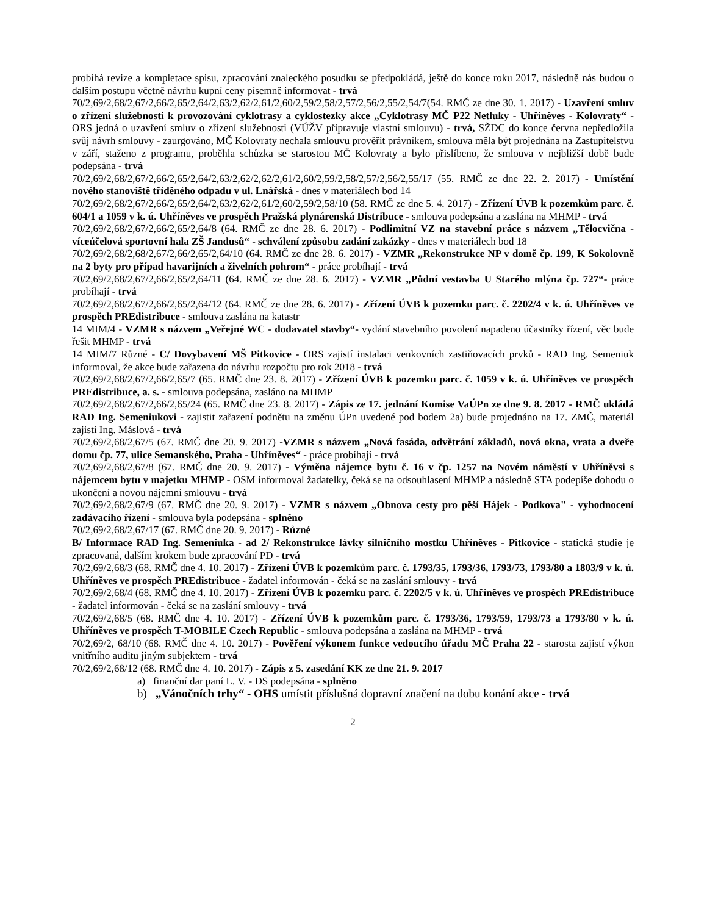probíhá revize a kompletace spisu, zpracování znaleckého posudku se předpokládá, ještě do konce roku 2017, následně nás budou o dalším postupu včetně návrhu kupní ceny písemně informovat - trvá
70/2,69/2,68/2,67/2,66/2,65/2,64/2,63/2,62/2,61/2,60/2,59/2,58/2,57/2,56/2,55/2,54/7(54. RMČ ze dne 30. 1. 2017) - Uzavření smluv o zřízení služebnosti k provozování cyklotrasy a cyklostezky akce „Cyklotrasy MČ P22 Netluky - Uhříněves - Kolovraty“ - ORS jedná o uzavření smluv o zřízení služebnosti (VÚŽV připravuje vlastní smlouvu) - trvá, SŽDC do konce června nepředložila svůj návrh smlouvy - zaurgováno, MČ Kolovraty nechala smlouvu prověřit právníkem, smlouva měla být projednána na Zastupitelstvu v září, staženo z programu, proběhla schůzka se starostou MČ Kolovraty a bylo přislíbeno, že smlouva v nejbližší době bude podepsána - trvá
70/2,69/2,68/2,67/2,66/2,65/2,64/2,63/2,62/2,62/2,61/2,60/2,59/2,58/2,57/2,56/2,55/17 (55. RMČ ze dne 22. 2. 2017) - Umístění nového stanoviště tříděného odpadu v ul. Lnářská - dnes v materiálech bod 14
70/2,69/2,68/2,67/2,66/2,65/2,64/2,63/2,62/2,61/2,60/2,59/2,58/10 (58. RMČ ze dne 5. 4. 2017) - Zřízení ÚVB k pozemkům parc. č. 604/1 a 1059 v k. ú. Uhříněves ve prospěch Pražská plynárenská Distribuce - smlouva podepsána a zaslána na MHMP - trvá
70/2,69/2,68/2,67/2,66/2,65/2,64/8 (64. RMČ ze dne 28. 6. 2017) - Podlimitní VZ na stavební práce s názvem „Tělocvična - víceúčelová sportovní hala ZŠ Jandusů“ - schválení způsobu zadání zakázky - dnes v materiálech bod 18
70/2,69/2,68/2,68/2,67/2,66/2,65/2,64/10 (64. RMČ ze dne 28. 6. 2017) - VZMR „Rekonstrukce NP v domě čp. 199, K Sokolovně na 2 byty pro případ havarijních a živelních pohrom“ - práce probíhají - trvá
70/2,69/2,68/2,67/2,66/2,65/2,64/11 (64. RMČ ze dne 28. 6. 2017) - VZMR „Půdní vestavba U Starého mlýna čp. 727“- práce probíhají - trvá
70/2,69/2,68/2,67/2,66/2,65/2,64/12 (64. RMČ ze dne 28. 6. 2017) - Zřízení ÚVB k pozemku parc. č. 2202/4 v k. ú. Uhříněves ve prospěch PREdistribuce - smlouva zaslána na katastr
14 MIM/4 - VZMR s názvem „Veřejné WC - dodavatel stavby“- vydání stavebního povolení napadeno účastníky řízení, věc bude řešit MHMP - trvá
14 MIM/7 Různé - C/ Dovybavení MŠ Pitkovice - ORS zajistí instalaci venkovních zastiňovacích prvků - RAD Ing. Semeniuk informoval, že akce bude zařazena do návrhu rozpočtu pro rok 2018 - trvá
70/2,69/2,68/2,67/2,66/2,65/7 (65. RMČ dne 23. 8. 2017) - Zřízení ÚVB k pozemku parc. č. 1059 v k. ú. Uhříněves ve prospěch PREdistribuce, a. s. - smlouva podepsána, zasláno na MHMP
70/2,69/2,68/2,67/2,66/2,65/24 (65. RMČ dne 23. 8. 2017) - Zápis ze 17. jednání Komise VaÚPn ze dne 9. 8. 2017 - RMČ ukládá RAD Ing. Semeniukovi - zajistit zařazení podnětu na změnu ÚPn uvedené pod bodem 2a) bude projednáno na 17. ZMČ, materiál zajistí Ing. Máslová - trvá
70/2,69/2,68/2,67/5 (67. RMČ dne 20. 9. 2017) -VZMR s názvem „Nová fasáda, odvětrání základů, nová okna, vrata a dveře domu čp. 77, ulice Semanského, Praha - Uhříněves“ - práce probíhají - trvá
70/2,69/2,68/2,67/8 (67. RMČ dne 20. 9. 2017) - Výměna nájemce bytu č. 16 v čp. 1257 na Novém náměstí v Uhříněvsi s nájemcem bytu v majetku MHMP - OSM informoval žadatelky, čeká se na odsouhlasení MHMP a následně STA podepíše dohodu o ukončení a novou nájemní smlouvu - trvá
70/2,69/2,68/2,67/9 (67. RMČ dne 20. 9. 2017) - VZMR s názvem „Obnova cesty pro pěší Hájek - Podkova" - vyhodnocení zadávacího řízení - smlouva byla podepsána - splněno
70/2,69/2,68/2,67/17 (67. RMČ dne 20. 9. 2017) - Různé
B/ Informace RAD Ing. Semeniuka - ad 2/ Rekonstrukce lávky silničního mostku Uhříněves - Pitkovice - statická studie je zpracovaná, dalším krokem bude zpracování PD - trvá
70/2,69/2,68/3 (68. RMČ dne 4. 10. 2017) - Zřízení ÚVB k pozemkům parc. č. 1793/35, 1793/36, 1793/73, 1793/80 a 1803/9 v k. ú. Uhříněves ve prospěch PREdistribuce - žadatel informován - čeká se na zaslání smlouvy - trvá
70/2,69/2,68/4 (68. RMČ dne 4. 10. 2017) - Zřízení ÚVB k pozemku parc. č. 2202/5 v k. ú. Uhříněves ve prospěch PREdistribuce - žadatel informován - čeká se na zaslání smlouvy - trvá
70/2,69/2,68/5 (68. RMČ dne 4. 10. 2017) - Zřízení ÚVB k pozemkům parc. č. 1793/36, 1793/59, 1793/73 a 1793/80 v k. ú. Uhříněves ve prospěch T-MOBILE Czech Republic - smlouva podepsána a zaslána na MHMP - trvá
70/2,69/2, 68/10 (68. RMČ dne 4. 10. 2017) - Pověření výkonem funkce vedoucího úřadu MČ Praha 22 - starosta zajistí výkon vnitřního auditu jiným subjektem - trvá
70/2,69/2,68/12 (68. RMČ dne 4. 10. 2017) - Zápis z 5. zasedání KK ze dne 21. 9. 2017
a) finanční dar paní L. V. - DS podepsána - splněno
b) „Vánočních trhy“ - OHS umístit příslušná dopravní značení na dobu konání akce - trvá
2